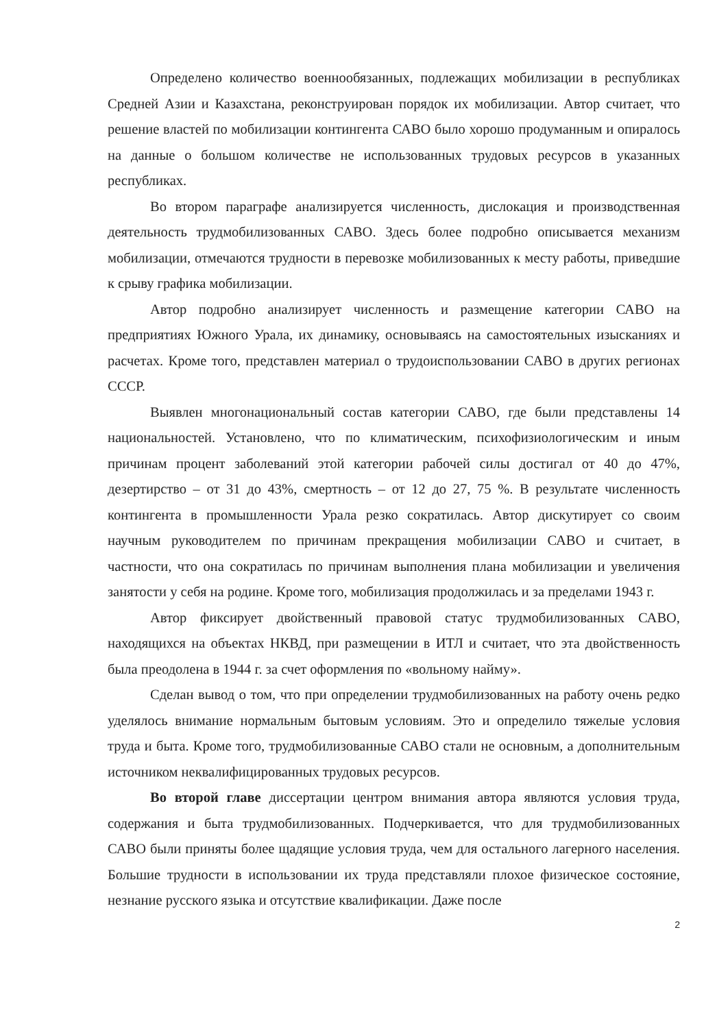Определено количество военнообязанных, подлежащих мобилизации в республиках Средней Азии и Казахстана, реконструирован порядок их мобилизации. Автор считает, что решение властей по мобилизации контингента САВО было хорошо продуманным и опиралось на данные о большом количестве не использованных трудовых ресурсов в указанных республиках.
Во втором параграфе анализируется численность, дислокация и производственная деятельность трудмобилизованных САВО. Здесь более подробно описывается механизм мобилизации, отмечаются трудности в перевозке мобилизованных к месту работы, приведшие к срыву графика мобилизации.
Автор подробно анализирует численность и размещение категории САВО на предприятиях Южного Урала, их динамику, основываясь на самостоятельных изысканиях и расчетах. Кроме того, представлен материал о трудоиспользовании САВО в других регионах СССР.
Выявлен многонациональный состав категории САВО, где были представлены 14 национальностей. Установлено, что по климатическим, психофизиологическим и иным причинам процент заболеваний этой категории рабочей силы достигал от 40 до 47%, дезертирство – от 31 до 43%, смертность – от 12 до 27, 75 %. В результате численность контингента в промышленности Урала резко сократилась. Автор дискутирует со своим научным руководителем по причинам прекращения мобилизации САВО и считает, в частности, что она сократилась по причинам выполнения плана мобилизации и увеличения занятости у себя на родине. Кроме того, мобилизация продолжилась и за пределами 1943 г.
Автор фиксирует двойственный правовой статус трудмобилизованных САВО, находящихся на объектах НКВД, при размещении в ИТЛ и считает, что эта двойственность была преодолена в 1944 г. за счет оформления по «вольному найму».
Сделан вывод о том, что при определении трудмобилизованных на работу очень редко уделялось внимание нормальным бытовым условиям. Это и определило тяжелые условия труда и быта. Кроме того, трудмобилизованные САВО стали не основным, а дополнительным источником неквалифицированных трудовых ресурсов.
Во второй главе диссертации центром внимания автора являются условия труда, содержания и быта трудмобилизованных. Подчеркивается, что для трудмобилизованных САВО были приняты более щадящие условия труда, чем для остального лагерного населения. Большие трудности в использовании их труда представляли плохое физическое состояние, незнание русского языка и отсутствие квалификации. Даже после
2